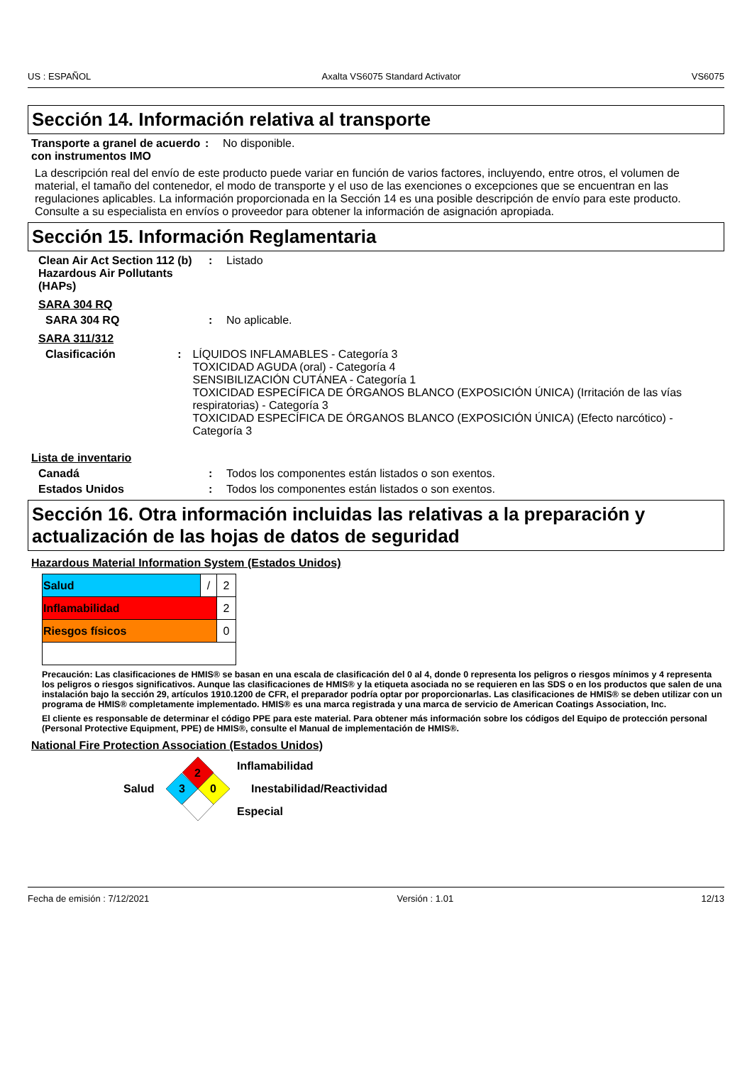US : ESPAÑOL Axalta VS6075 Standard Activator VS6075
Sección 14. Información relativa al transporte
Transporte a granel de acuerdo con instrumentos IMO
: No disponible.
La descripción real del envío de este producto puede variar en función de varios factores, incluyendo, entre otros, el volumen de material, el tamaño del contenedor, el modo de transporte y el uso de las exenciones o excepciones que se encuentran en las regulaciones aplicables. La información proporcionada en la Sección 14 es una posible descripción de envío para este producto. Consulte a su especialista en envíos o proveedor para obtener la información de asignación apropiada.
Sección 15. Información Reglamentaria
Clean Air Act Section 112 (b) Hazardous Air Pollutants (HAPs)
: Listado
SARA 304 RQ
SARA 304 RQ : No aplicable.
SARA 311/312
Clasificación : LÍQUIDOS INFLAMABLES - Categoría 3
TOXICIDAD AGUDA (oral) - Categoría 4
SENSIBILIZACIÓN CUTÁNEA - Categoría 1
TOXICIDAD ESPECÍFICA DE ÓRGANOS BLANCO (EXPOSICIÓN ÚNICA) (Irritación de las vías respiratorias) - Categoría 3
TOXICIDAD ESPECÍFICA DE ÓRGANOS BLANCO (EXPOSICIÓN ÚNICA) (Efecto narcótico) - Categoría 3
Lista de inventario
Canadá : Todos los componentes están listados o son exentos.
Estados Unidos : Todos los componentes están listados o son exentos.
Sección 16. Otra información incluidas las relativas a la preparación y actualización de las hojas de datos de seguridad
Hazardous Material Information System (Estados Unidos)
| Salud | / | 2 |
| Inflamabilidad | | 2 |
| Riesgos físicos | | 0 |
Precaución: Las clasificaciones de HMIS® se basan en una escala de clasificación del 0 al 4, donde 0 representa los peligros o riesgos mínimos y 4 representa los peligros o riesgos significativos. Aunque las clasificaciones de HMIS® y la etiqueta asociada no se requieren en las SDS o en los productos que salen de una instalación bajo la sección 29, artículos 1910.1200 de CFR, el preparador podría optar por proporcionarlas. Las clasificaciones de HMIS® se deben utilizar con un programa de HMIS® completamente implementado. HMIS® es una marca registrada y una marca de servicio de American Coatings Association, Inc.
El cliente es responsable de determinar el código PPE para este material. Para obtener más información sobre los códigos del Equipo de protección personal (Personal Protective Equipment, PPE) de HMIS®, consulte el Manual de implementación de HMIS®.
National Fire Protection Association (Estados Unidos)
Salud
2
3
0
Inflamabilidad
Inestabilidad/Reactividad
Especial
Fecha de emisión : 7/12/2021 Versión : 1.01 12/13